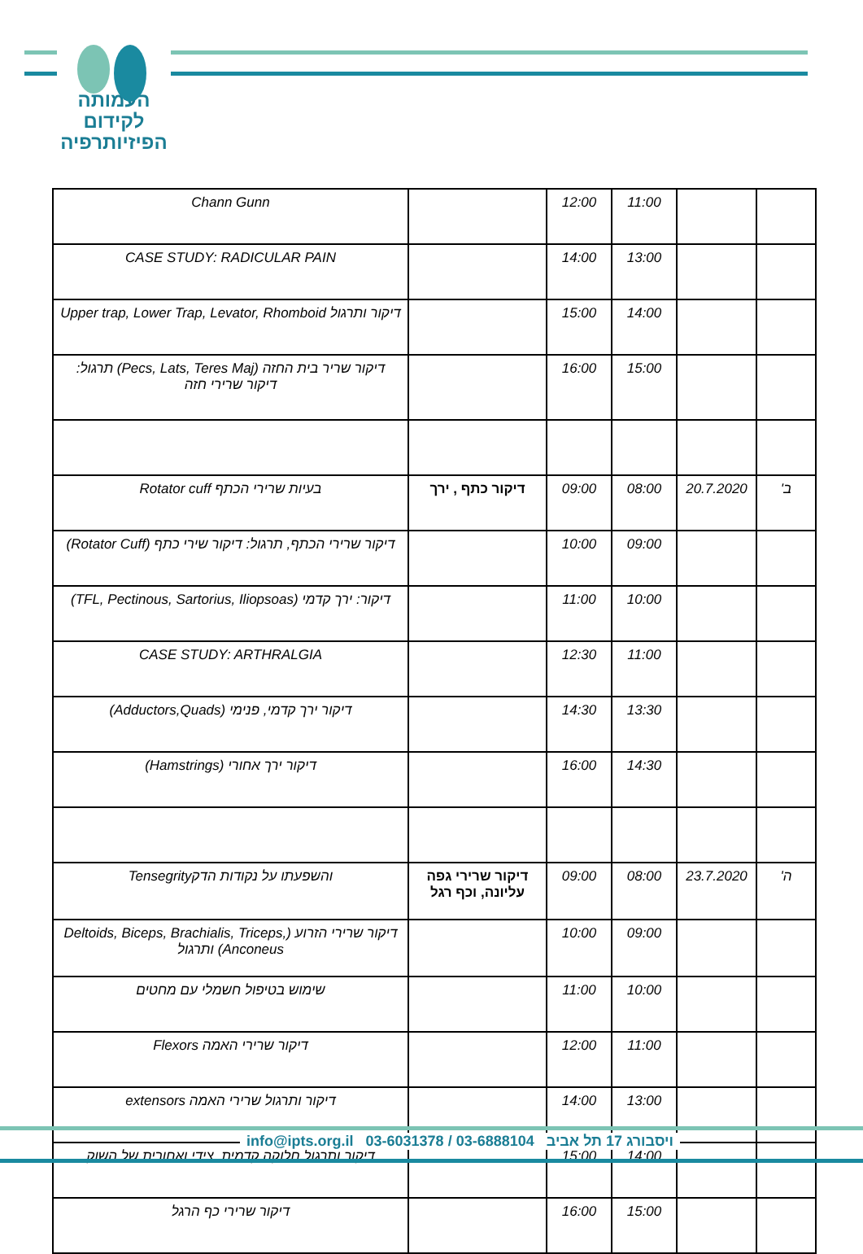העמותה
לקידום
הפיזיותרפיה
| | | 11:00 | 12:00 | | Chann Gunn |
| | | 13:00 | 14:00 | | CASE STUDY: RADICULAR PAIN |
| | | 14:00 | 15:00 | | דיקור ותרגול Upper trap, Lower Trap, Levator, Rhomboid |
| | | 15:00 | 16:00 | | דיקור שריר בית החזה (Pecs, Lats, Teres Maj) תרגול: דיקור שרירי חזה |
| ב' | 20.7.2020 | 08:00 | 09:00 | דיקור כתף , ירך | בעיות שרירי הכתף Rotator cuff |
| | | 09:00 | 10:00 | | דיקור שרירי הכתף, תרגול: דיקור שירי כתף (Rotator Cuff) |
| | | 10:00 | 11:00 | | דיקור: ירך קדמי (TFL, Pectinous, Sartorius, Iliopsoas) |
| | | 11:00 | 12:30 | | CASE STUDY: ARTHRALGIA |
| | | 13:30 | 14:30 | | דיקור ירך קדמי, פנימי (Adductors,Quads) |
| | | 14:30 | 16:00 | | דיקור ירך אחורי (Hamstrings) |
| ה' | 23.7.2020 | 08:00 | 09:00 | דיקור שרירי גפה עליונה, וכף רגל | והשפעתו על נקודות הדקTensegrity |
| | | 09:00 | 10:00 | | דיקור שרירי הזרוע (Deltoids, Biceps, Brachialis, Triceps, Anconeus) ותרגול |
| | | 10:00 | 11:00 | | שימוש בטיפול חשמלי עם מחטים |
| | | 11:00 | 12:00 | | דיקור שרירי האמה Flexors |
| | | 13:00 | 14:00 | | דיקור ותרגול שרירי האמה extensors |
| | | 14:00 | 15:00 | | דיקור ותרגול חלוקה קדמית, צידי ואחורית של השוק |
| | | 15:00 | 16:00 | | דיקור שרירי כף הרגל |
info@ipts.org.il 03-6031378 / 03-6888104 ויסבורג 17 תל אביב